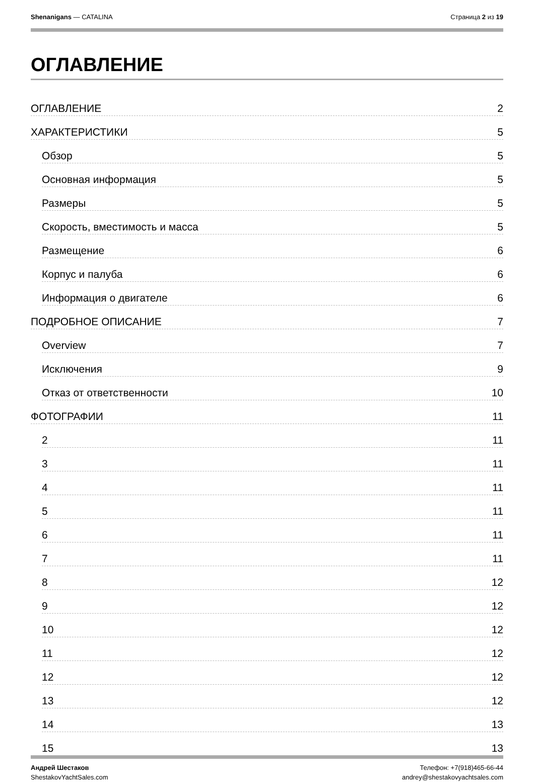Shenanigans — CATALINA Страница 2 из 19
ОГЛАВЛЕНИЕ
ОГЛАВЛЕНИЕ 2
ХАРАКТЕРИСТИКИ 5
Обзор 5
Основная информация 5
Размеры 5
Скорость, вместимость и масса 5
Размещение 6
Корпус и палуба 6
Информация о двигателе 6
ПОДРОБНОЕ ОПИСАНИЕ 7
Overview 7
Исключения 9
Отказ от ответственности 10
ФОТОГРАФИИ 11
2 11
3 11
4 11
5 11
6 11
7 11
8 12
9 12
10 12
11 12
12 12
13 12
14 13
15 13
Андрей Шестаков
ShestakovYachtSales.com
Телефон: +7(918)465-66-44
andrey@shestakovyachtsales.com